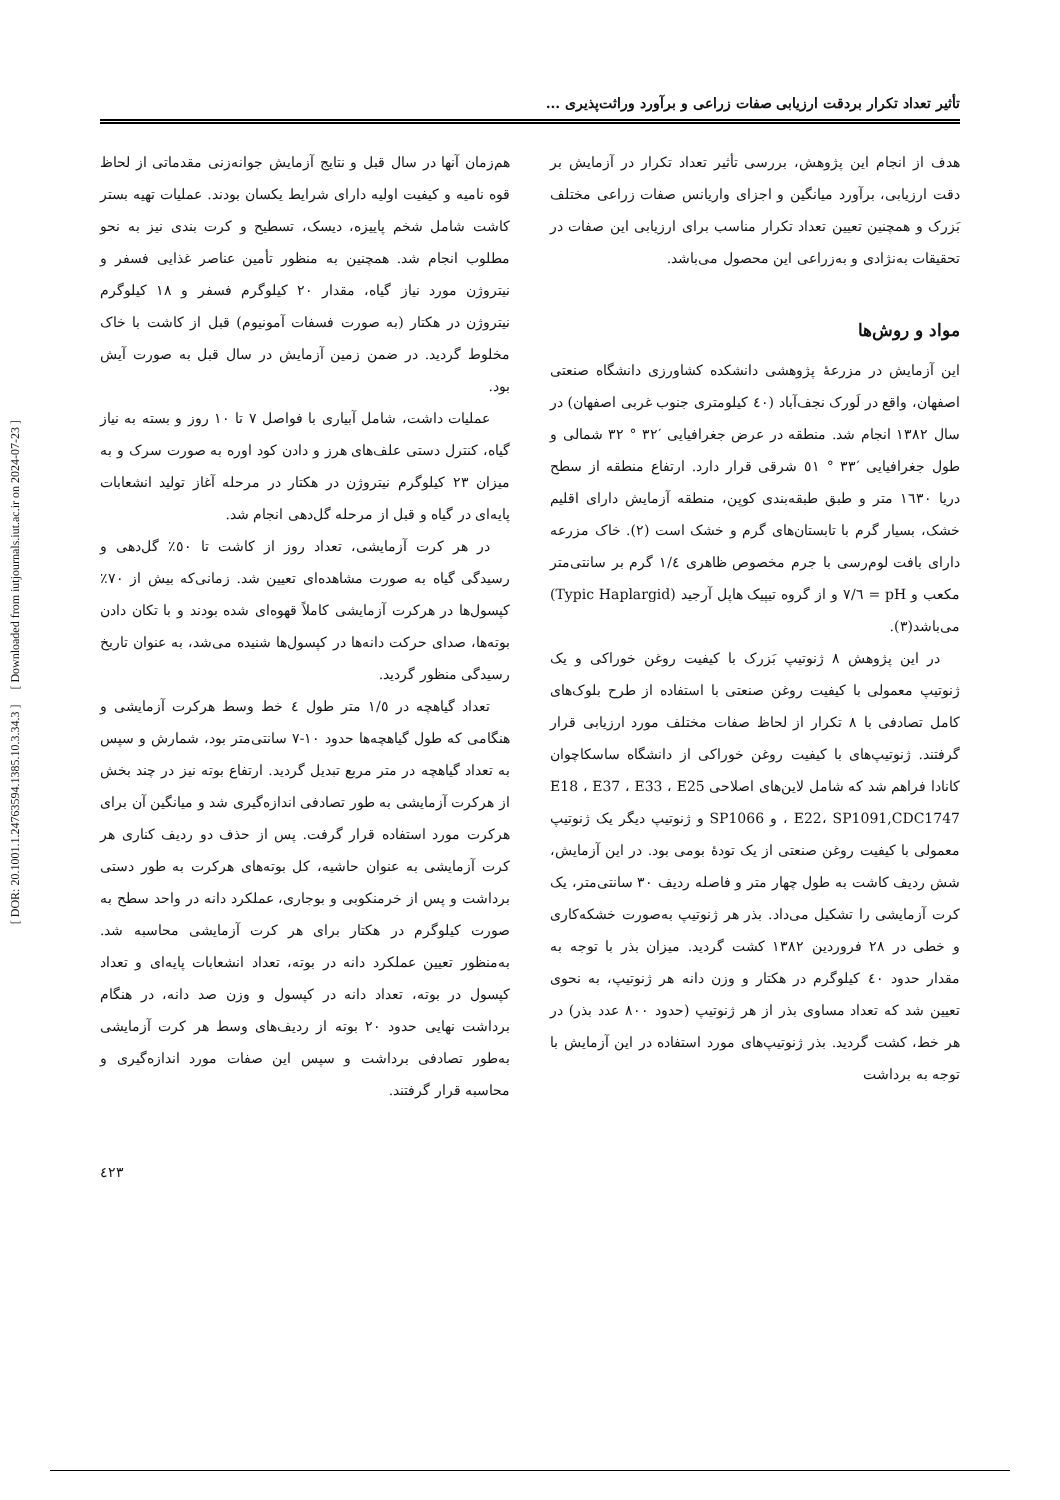[ DOR: 20.1001.1.24763594.1385.10.3.34.3 ] [ Downloaded from iutjournals.iut.ac.ir on 2024-07-23 ]
تأثیر تعداد تکرار بردقت ارزیابی صفات زراعی و برآورد وراثت‌پذیری ...
هدف از انجام این پژوهش، بررسی تأثیر تعداد تکرار در آزمایش بر دقت ارزیابی، برآورد میانگین و اجزای واریانس صفات زراعی مختلف بَزرک و همچنین تعیین تعداد تکرار مناسب برای ارزیابی این صفات در تحقیقات به‌نژادی و به‌زراعی این محصول می‌باشد.
مواد و روش‌ها
این آزمایش در مزرعهٔ پژوهشی دانشکده کشاورزی دانشگاه صنعتی اصفهان، واقع در لَورک نجف‌آباد (٤٠ کیلومتری جنوب غربی اصفهان) در سال ١٣٨٢ انجام شد. منطقه در عرض جغرافیایی ′٣٢ ° ٣٢ شمالی و طول جغرافیایی ′٣٣ ° ٥١ شرقی قرار دارد. ارتفاع منطقه از سطح دریا ١٦٣٠ متر و طبق طبقه‌بندی کوپن، منطقه آزمایش دارای اقلیم خشک، بسیار گرم با تابستان‌های گرم و خشک است (٢). خاک مزرعه دارای بافت لوم‌رسی با جرم مخصوص ظاهری ١/٤ گرم بر سانتی‌متر مکعب و pH = ٧/٦ و از گروه تیپیک هاپل آرجید (Typic Haplargid) می‌باشد(٣).
در این پژوهش ٨ ژنوتیپ بَزرک با کیفیت روغن خوراکی و یک ژنوتیپ معمولی با کیفیت روغن صنعتی با استفاده از طرح بلوک‌های کامل تصادفی با ٨ تکرار از لحاظ صفات مختلف مورد ارزیابی قرار گرفتند. ژنوتیپ‌های با کیفیت روغن خوراکی از دانشگاه ساسکاچوان کانادا فراهم شد که شامل لاین‌های اصلاحی E18 ، E37 ، E33 ، E25 ، E22، SP1091,CDC1747 و SP1066 و ژنوتیپ دیگر یک ژنوتیپ معمولی با کیفیت روغن صنعتی از یک تودهٔ بومی بود. در این آزمایش، شش ردیف کاشت به طول چهار متر و فاصله ردیف ٣٠ سانتی‌متر، یک کرت آزمایشی را تشکیل می‌داد. بذر هر ژنوتیپ به‌صورت خشکه‌کاری و خطی در ٢٨ فروردین ١٣٨٢ کشت گردید. میزان بذر با توجه به مقدار حدود ٤٠ کیلوگرم در هکتار و وزن دانه هر ژنوتیپ، به نحوی تعیین شد که تعداد مساوی بذر از هر ژنوتیپ (حدود ٨٠٠ عدد بذر) در هر خط، کشت گردید. بذر ژنوتیپ‌های مورد استفاده در این آزمایش با توجه به برداشت
هم‌زمان آنها در سال قبل و نتایج آزمایش جوانه‌زنی مقدماتی از لحاظ قوه نامیه و کیفیت اولیه دارای شرایط یکسان بودند. عملیات تهیه بستر کاشت شامل شخم پاییزه، دیسک، تسطیح و کرت بندی نیز به نحو مطلوب انجام شد. همچنین به منظور تأمین عناصر غذایی فسفر و نیتروژن مورد نیاز گیاه، مقدار ٢٠ کیلوگرم فسفر و ١٨ کیلوگرم نیتروژن در هکتار (به صورت فسفات آمونیوم) قبل از کاشت با خاک مخلوط گردید. در ضمن زمین آزمایش در سال قبل به صورت آیش بود.
عملیات داشت، شامل آبیاری با فواصل ٧ تا ١٠ روز و بسته به نیاز گیاه، کنترل دستی علف‌های هرز و دادن کود اوره به صورت سرک و به میزان ٢٣ کیلوگرم نیتروژن در هکتار در مرحله آغاز تولید انشعابات پایه‌ای در گیاه و قبل از مرحله گل‌دهی انجام شد.
در هر کرت آزمایشی، تعداد روز از کاشت تا ٥٠٪ گل‌دهی و رسیدگی گیاه به صورت مشاهده‌ای تعیین شد. زمانی‌که بیش از ٧٠٪ کپسول‌ها در هرکرت آزمایشی کاملاً قهوه‌ای شده بودند و با تکان دادن بوته‌ها، صدای حرکت دانه‌ها در کپسول‌ها شنیده می‌شد، به عنوان تاریخ رسیدگی منظور گردید.
تعداد گیاهچه در ١/٥ متر طول ٤ خط وسط هرکرت آزمایشی و هنگامی که طول گیاهچه‌ها حدود ١٠-٧ سانتی‌متر بود، شمارش و سپس به تعداد گیاهچه در متر مربع تبدیل گردید. ارتفاع بوته نیز در چند بخش از هرکرت آزمایشی به طور تصادفی اندازه‌گیری شد و میانگین آن برای هرکرت مورد استفاده قرار گرفت. پس از حذف دو ردیف کناری هر کرت آزمایشی به عنوان حاشیه، کل بوته‌های هرکرت به طور دستی برداشت و پس از خرمنکوبی و بوجاری، عملکرد دانه در واحد سطح به صورت کیلوگرم در هکتار برای هر کرت آزمایشی محاسبه شد. به‌منظور تعیین عملکرد دانه در بوته، تعداد انشعابات پایه‌ای و تعداد کپسول در بوته، تعداد دانه در کپسول و وزن صد دانه، در هنگام برداشت نهایی حدود ٢٠ بوته از ردیف‌های وسط هر کرت آزمایشی به‌طور تصادفی برداشت و سپس این صفات مورد اندازه‌گیری و محاسبه قرار گرفتند.
٤٢٣